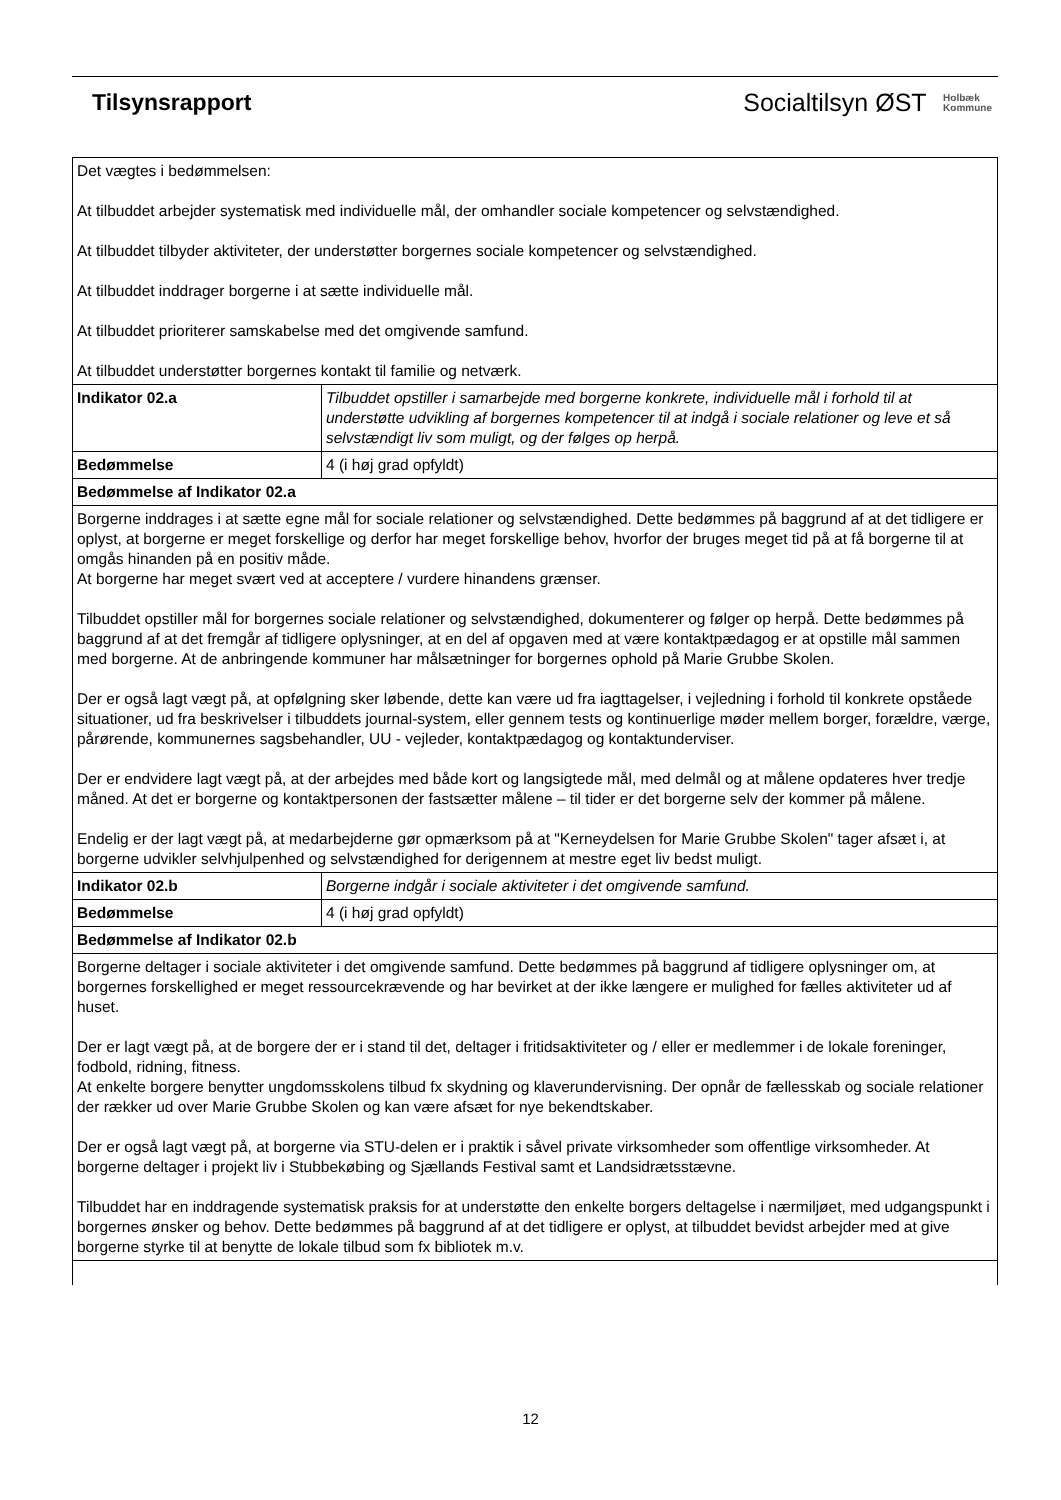Tilsynsrapport
Socialtilsyn ØST Holbæk
Kommune
| Det vægtes i bedømmelsen: At tilbuddet arbejder systematisk med individuelle mål, der omhandler sociale kompetencer og selvstændighed. At tilbuddet tilbyder aktiviteter, der understøtter borgernes sociale kompetencer og selvstændighed. At tilbuddet inddrager borgerne i at sætte individuelle mål. At tilbuddet prioriterer samskabelse med det omgivende samfund. At tilbuddet understøtter borgernes kontakt til familie og netværk. | |
| Indikator 02.a | Tilbuddet opstiller i samarbejde med borgerne konkrete, individuelle mål i forhold til at understøtte udvikling af borgernes kompetencer til at indgå i sociale relationer og leve et så selvstændigt liv som muligt, og der følges op herpå. |
| Bedømmelse | 4 (i høj grad opfyldt) |
| Bedømmelse af Indikator 02.a | |
| Borgerne inddrages i at sætte egne mål for sociale relationer og selvstændighed. Dette bedømmes på baggrund af at det tidligere er oplyst, at borgerne er meget forskellige og derfor har meget forskellige behov, hvorfor der bruges meget tid på at få borgerne til at omgås hinanden på en positiv måde. At borgerne har meget svært ved at acceptere / vurdere hinandens grænser. Tilbuddet opstiller mål for borgernes sociale relationer og selvstændighed, dokumenterer og følger op herpå. Dette bedømmes på baggrund af at det fremgår af tidligere oplysninger, at en del af opgaven med at være kontaktpædagog er at opstille mål sammen med borgerne. At de anbringende kommuner har målsætninger for borgernes ophold på Marie Grubbe Skolen. Der er også lagt vægt på, at opfølgning sker løbende, dette kan være ud fra iagttagelser, i vejledning i forhold til konkrete opståede situationer, ud fra beskrivelser i tilbuddets journal-system, eller gennem tests og kontinuerlige møder mellem borger, forældre, værge, pårørende, kommunernes sagsbehandler, UU - vejleder, kontaktpædagog og kontaktunderviser. Der er endvidere lagt vægt på, at der arbejdes med både kort og langsigtede mål, med delmål og at målene opdateres hver tredje måned. At det er borgerne og kontaktpersonen der fastsætter målene – til tider er det borgerne selv der kommer på målene. Endelig er der lagt vægt på, at medarbejderne gør opmærksom på at "Kerneydelsen for Marie Grubbe Skolen" tager afsæt i, at borgerne udvikler selvhjulpenhed og selvstændighed for derigennem at mestre eget liv bedst muligt. | |
| Indikator 02.b | Borgerne indgår i sociale aktiviteter i det omgivende samfund. |
| Bedømmelse | 4 (i høj grad opfyldt) |
| Bedømmelse af Indikator 02.b | |
| Borgerne deltager i sociale aktiviteter i det omgivende samfund. Dette bedømmes på baggrund af tidligere oplysninger om, at borgernes forskellighed er meget ressourcekrævende og har bevirket at der ikke længere er mulighed for fælles aktiviteter ud af huset. Der er lagt vægt på, at de borgere der er i stand til det, deltager i fritidsaktiviteter og / eller er medlemmer i de lokale foreninger, fodbold, ridning, fitness. At enkelte borgere benytter ungdomsskolens tilbud fx skydning og klaverundervisning. Der opnår de fællesskab og sociale relationer der rækker ud over Marie Grubbe Skolen og kan være afsæt for nye bekendtskaber. Der er også lagt vægt på, at borgerne via STU-delen er i praktik i såvel private virksomheder som offentlige virksomheder. At borgerne deltager i projekt liv i Stubbekøbing og Sjællands Festival samt et Landsidrætsstævne. Tilbuddet har en inddragende systematisk praksis for at understøtte den enkelte borgers deltagelse i nærmiljøet, med udgangspunkt i borgernes ønsker og behov. Dette bedømmes på baggrund af at det tidligere er oplyst, at tilbuddet bevidst arbejder med at give borgerne styrke til at benytte de lokale tilbud som fx bibliotek m.v. | |
12